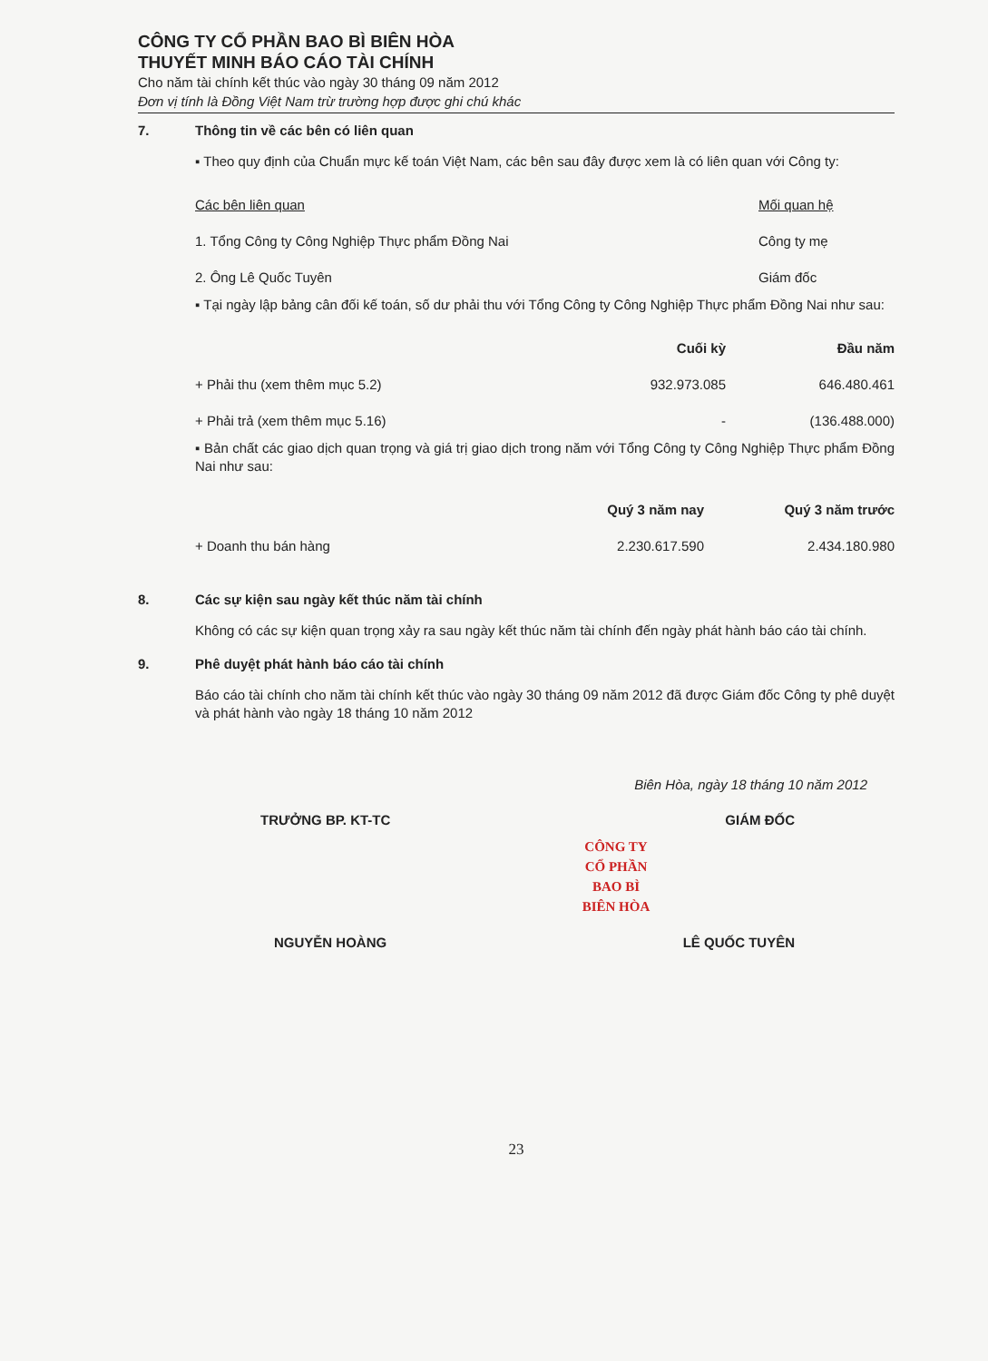CÔNG TY CỔ PHẦN BAO BÌ BIÊN HÒA
THUYẾT MINH BÁO CÁO TÀI CHÍNH
Cho năm tài chính kết thúc vào ngày 30 tháng 09 năm 2012
Đơn vị tính là Đồng Việt Nam trừ trường hợp được ghi chú khác
7. Thông tin về các bên có liên quan
▪ Theo quy định của Chuẩn mực kế toán Việt Nam, các bên sau đây được xem là có liên quan với Công ty:
| Các bên liên quan | Mối quan hệ |
| 1. Tổng Công ty Công Nghiệp Thực phẩm Đồng Nai | Công ty mẹ |
| 2. Ông Lê Quốc Tuyên | Giám đốc |
▪ Tại ngày lập bảng cân đối kế toán, số dư phải thu với Tổng Công ty Công Nghiệp Thực phẩm Đồng Nai như sau:
| | Cuối kỳ | Đầu năm |
| --- | --- | --- |
| + Phải thu (xem thêm mục 5.2) | 932.973.085 | 646.480.461 |
| + Phải trả (xem thêm mục 5.16) | - | (136.488.000) |
▪ Bản chất các giao dịch quan trọng và giá trị giao dịch trong năm với Tổng Công ty Công Nghiệp Thực phẩm Đồng Nai như sau:
| | Quý 3 năm nay | Quý 3 năm trước |
| --- | --- | --- |
| + Doanh thu bán hàng | 2.230.617.590 | 2.434.180.980 |
8. Các sự kiện sau ngày kết thúc năm tài chính
Không có các sự kiện quan trọng xảy ra sau ngày kết thúc năm tài chính đến ngày phát hành báo cáo tài chính.
9. Phê duyệt phát hành báo cáo tài chính
Báo cáo tài chính cho năm tài chính kết thúc vào ngày 30 tháng 09 năm 2012 đã được Giám đốc Công ty phê duyệt và phát hành vào ngày 18 tháng 10 năm 2012
Biên Hòa, ngày 18 tháng 10 năm 2012
TRƯỞNG BP. KT-TC GIÁM ĐỐC
CÔNG TY
CỔ PHẦN
BAO BÌ
BIÊN HÒA
NGUYỄN HOÀNG LÊ QUỐC TUYÊN
23